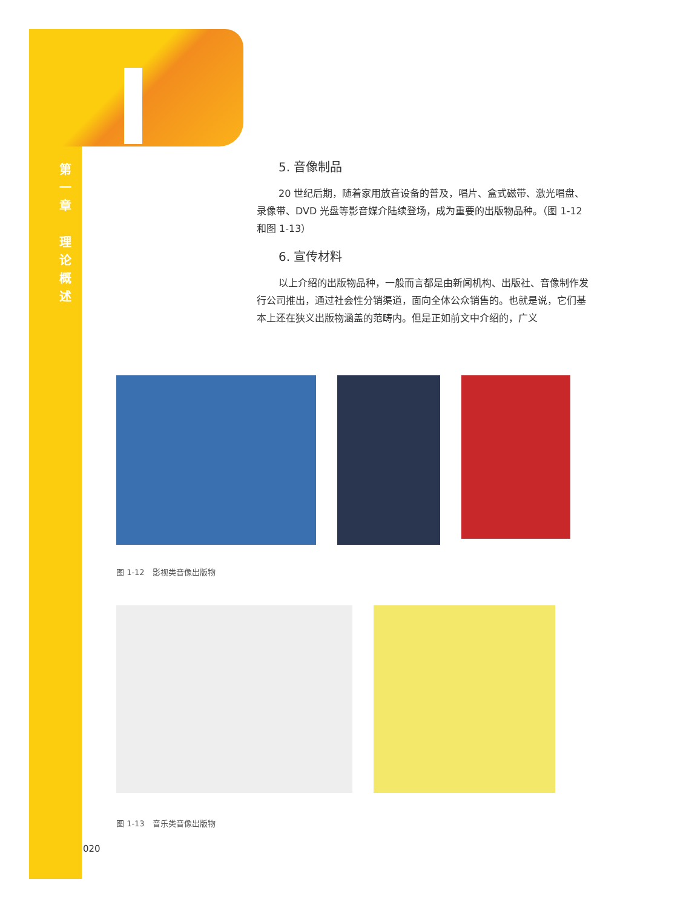第
一
章
理
论
概
述
5. 音像制品
20 世纪后期，随着家用放音设备的普及，唱片、盒式磁带、激光唱盘、录像带、DVD 光盘等影音媒介陆续登场，成为重要的出版物品种。（图 1-12 和图 1-13）
6. 宣传材料
以上介绍的出版物品种，一般而言都是由新闻机构、出版社、音像制作发行公司推出，通过社会性分销渠道，面向全体公众销售的。也就是说，它们基本上还在狭义出版物涵盖的范畴内。但是正如前文中介绍的，广义
图 1-12　影视类音像出版物
图 1-13　音乐类音像出版物
020